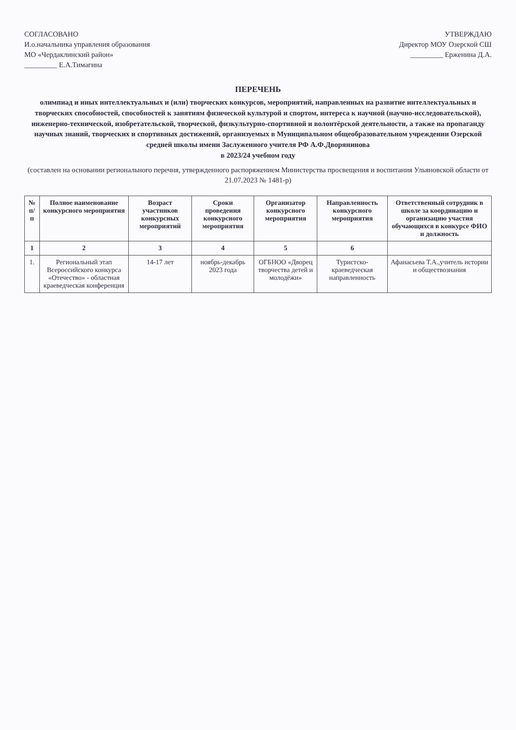СОГЛАСОВАНО
И.о.начальника управления образования
МО «Чердаклинский район»
_________ Е.А.Тимагина
УТВЕРЖДАЮ
Директор МОУ Озерской СШ
_________ Ерженина Д.А.
ПЕРЕЧЕНЬ
олимпиад и иных интеллектуальных и (или) творческих конкурсов, мероприятий, направленных на развитие интеллектуальных и творческих способностей, способностей к занятиям физической культурой и спортом, интереса к научной (научно-исследовательской), инженерно-технической, изобретательской, творческой, физкультурно-спортивной и волонтёрской деятельности, а также на пропаганду научных знаний, творческих и спортивных достижений, организуемых в Муниципальном общеобразовательном учреждении Озерской средней школы имени Заслуженного учителя РФ А.Ф.Дворянинова
в 2023/24 учебном году
(составлен на основании регионального перечня, утвержденного распоряжением Министерства просвещения и воспитания Ульяновской области от 21.07.2023 № 1481-р)
| № п/п | Полное наименование конкурсного мероприятия | Возраст участников конкурсных мероприятий | Сроки проведения конкурсного мероприятия | Организатор конкурсного мероприятия | Направленность конкурсного мероприятия | Ответственный сотрудник в школе за координацию и организацию участия обучающихся в конкурсе ФИО и должность |
| --- | --- | --- | --- | --- | --- | --- |
| 1 | 2 | 3 | 4 | 5 | 6 | |
| 1. | Региональный этап Всероссийского конкурса «Отечество» - областная краеведческая конференция | 14-17 лет | ноябрь-декабрь 2023 года | ОГБНОО «Дворец творчества детей и молодёжи» | Туристско-краеведческая направленность | Афанасьева Т.А.,учитель истории и обществознания |